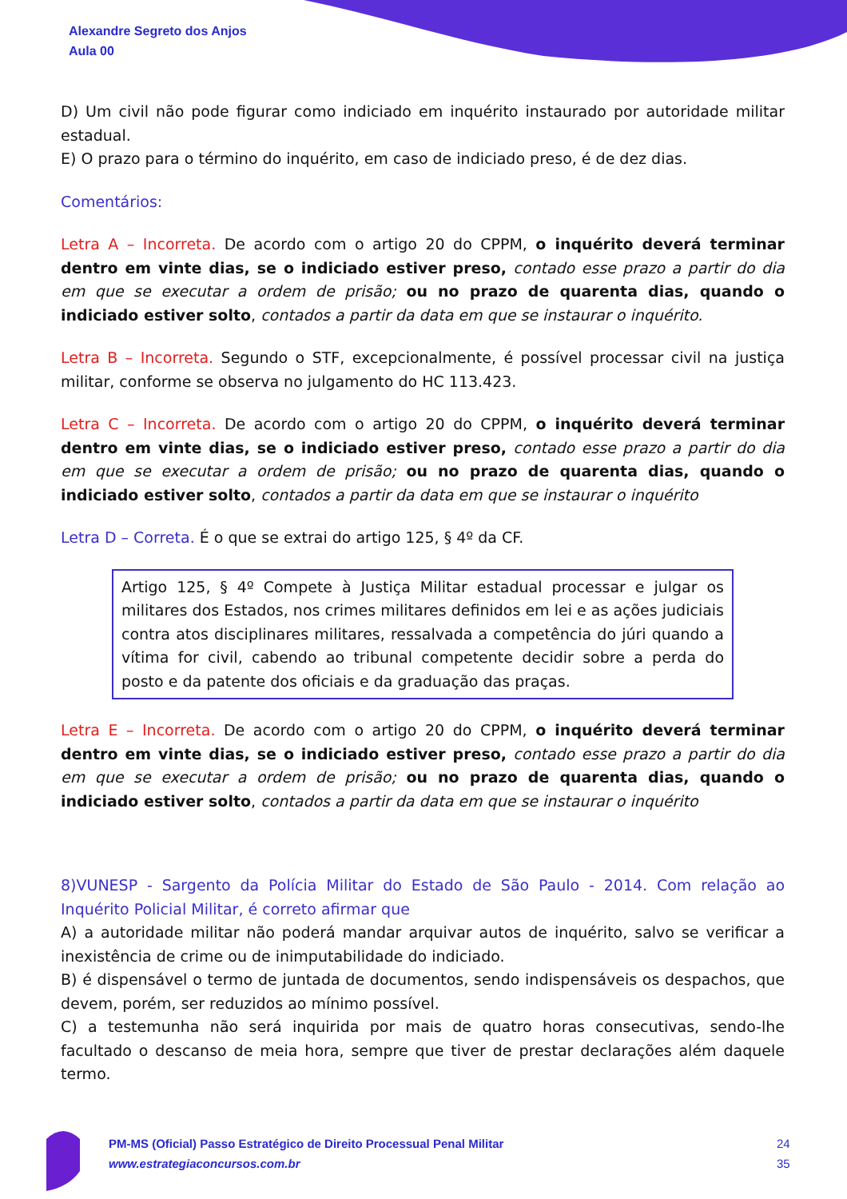Alexandre Segreto dos Anjos
Aula 00
D) Um civil não pode figurar como indiciado em inquérito instaurado por autoridade militar estadual.
E) O prazo para o término do inquérito, em caso de indiciado preso, é de dez dias.
Comentários:
Letra A – Incorreta. De acordo com o artigo 20 do CPPM, o inquérito deverá terminar dentro em vinte dias, se o indiciado estiver preso, contado esse prazo a partir do dia em que se executar a ordem de prisão; ou no prazo de quarenta dias, quando o indiciado estiver solto, contados a partir da data em que se instaurar o inquérito.
Letra B – Incorreta. Segundo o STF, excepcionalmente, é possível processar civil na justiça militar, conforme se observa no julgamento do HC 113.423.
Letra C – Incorreta. De acordo com o artigo 20 do CPPM, o inquérito deverá terminar dentro em vinte dias, se o indiciado estiver preso, contado esse prazo a partir do dia em que se executar a ordem de prisão; ou no prazo de quarenta dias, quando o indiciado estiver solto, contados a partir da data em que se instaurar o inquérito
Letra D – Correta. É o que se extrai do artigo 125, § 4º da CF.
Artigo 125, § 4º Compete à Justiça Militar estadual processar e julgar os militares dos Estados, nos crimes militares definidos em lei e as ações judiciais contra atos disciplinares militares, ressalvada a competência do júri quando a vítima for civil, cabendo ao tribunal competente decidir sobre a perda do posto e da patente dos oficiais e da graduação das praças.
Letra E – Incorreta. De acordo com o artigo 20 do CPPM, o inquérito deverá terminar dentro em vinte dias, se o indiciado estiver preso, contado esse prazo a partir do dia em que se executar a ordem de prisão; ou no prazo de quarenta dias, quando o indiciado estiver solto, contados a partir da data em que se instaurar o inquérito
8)VUNESP - Sargento da Polícia Militar do Estado de São Paulo - 2014. Com relação ao Inquérito Policial Militar, é correto afirmar que
A) a autoridade militar não poderá mandar arquivar autos de inquérito, salvo se verificar a inexistência de crime ou de inimputabilidade do indiciado.
B) é dispensável o termo de juntada de documentos, sendo indispensáveis os despachos, que devem, porém, ser reduzidos ao mínimo possível.
C) a testemunha não será inquirida por mais de quatro horas consecutivas, sendo-lhe facultado o descanso de meia hora, sempre que tiver de prestar declarações além daquele termo.
PM-MS (Oficial) Passo Estratégico de Direito Processual Penal Militar
www.estrategiaconcursos.com.br
24
35